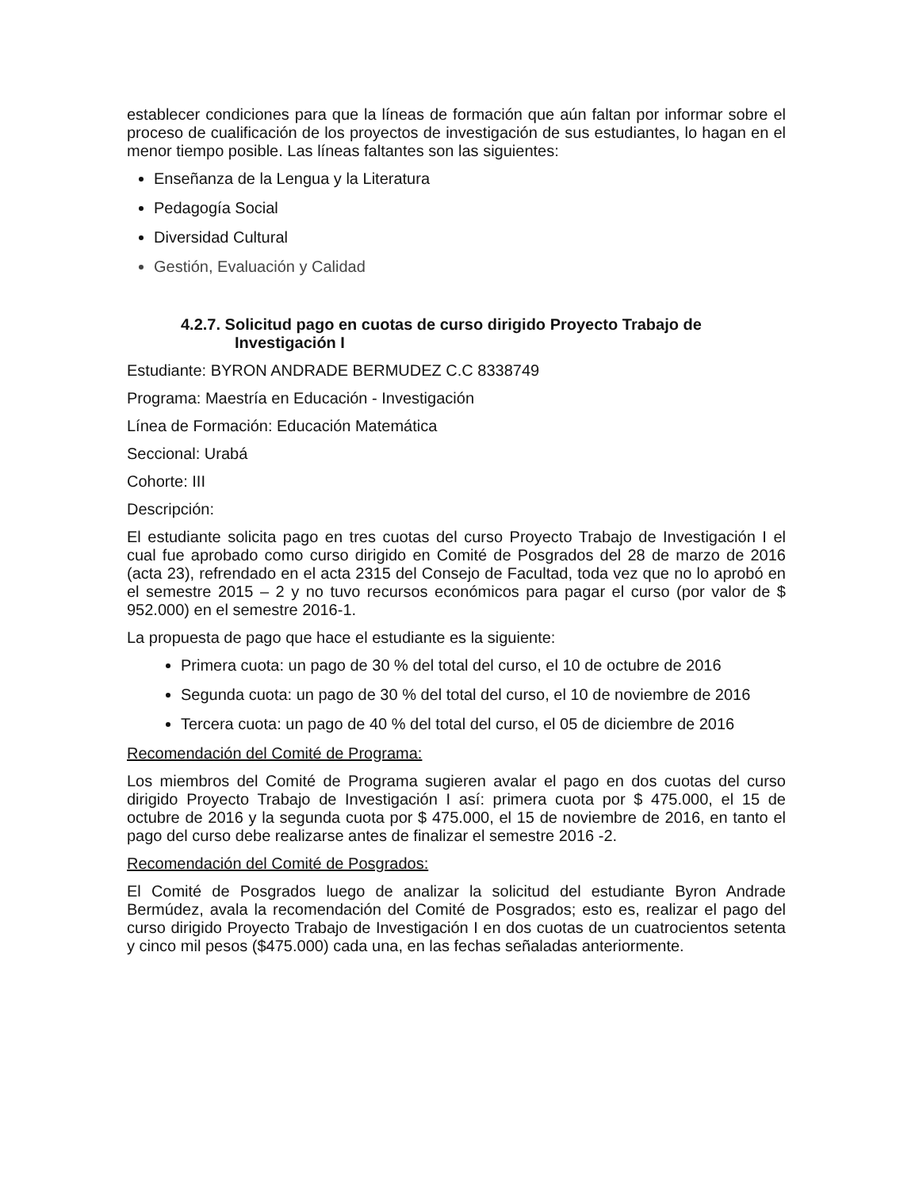establecer condiciones para que la líneas de formación que aún faltan por informar sobre el proceso de cualificación de los proyectos de investigación de sus estudiantes, lo hagan en el menor tiempo posible. Las líneas faltantes son las siguientes:
Enseñanza de la Lengua y la Literatura
Pedagogía Social
Diversidad Cultural
Gestión, Evaluación y Calidad
4.2.7. Solicitud pago en cuotas de curso dirigido Proyecto Trabajo de
Investigación I
Estudiante: BYRON ANDRADE BERMUDEZ C.C 8338749
Programa: Maestría en Educación - Investigación
Línea de Formación: Educación Matemática
Seccional: Urabá
Cohorte: III
Descripción:
El estudiante solicita pago en tres cuotas del curso Proyecto Trabajo de Investigación I el cual fue aprobado como curso dirigido en Comité de Posgrados del 28 de marzo de 2016 (acta 23), refrendado en el acta 2315 del Consejo de Facultad, toda vez que no lo aprobó en el semestre 2015 – 2 y no tuvo recursos económicos para pagar el curso (por valor de $ 952.000) en el semestre 2016-1.
La propuesta de pago que hace el estudiante es la siguiente:
Primera cuota: un pago de 30 % del total del curso, el 10 de octubre de 2016
Segunda cuota: un pago de 30 % del total del curso, el 10 de noviembre de 2016
Tercera cuota: un pago de 40 % del total del curso, el 05 de diciembre de 2016
Recomendación del Comité de Programa:
Los miembros del Comité de Programa sugieren avalar el pago en dos cuotas del curso dirigido Proyecto Trabajo de Investigación I así: primera cuota por $ 475.000, el 15 de octubre de 2016 y la segunda cuota por $ 475.000, el 15 de noviembre de 2016, en tanto el pago del curso debe realizarse antes de finalizar el semestre 2016 -2.
Recomendación del Comité de Posgrados:
El Comité de Posgrados luego de analizar la solicitud del estudiante Byron Andrade Bermúdez, avala la recomendación del Comité de Posgrados; esto es, realizar el pago del curso dirigido Proyecto Trabajo de Investigación I en dos cuotas de un cuatrocientos setenta y cinco mil pesos ($475.000) cada una, en las fechas señaladas anteriormente.